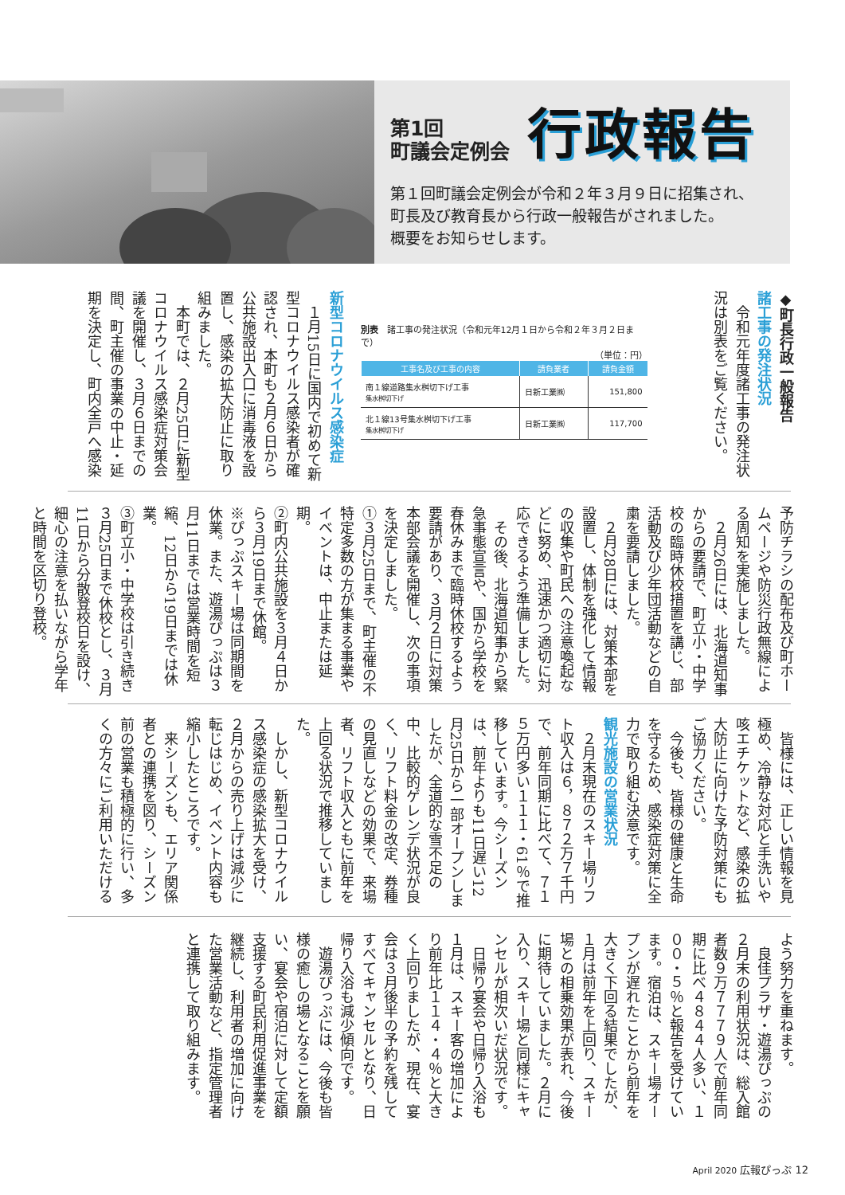第1回
町議会定例会
行政報告
第１回町議会定例会が令和２年３月９日に招集され、
町長及び教育長から行政一般報告がされました。
概要をお知らせします。
◆町長行政一般報告
諸工事の発注状況
令和元年度諸工事の発注状況は別表をご覧ください。
別表　諸工事の発注状況（令和元年12月１日から令和２年３月２日まで）
（単位：円）
| 工事名及び工事の内容 | 請負業者 | 請負金額 |
| --- | --- | --- |
| 南１線道路集水桝切下げ工事 集水桝切下げ | 日新工業㈱ | 151,800 |
| 北１線13号集水桝切下げ工事 集水桝切下げ | 日新工業㈱ | 117,700 |
新型コロナウイルス感染症
１月15日に国内で初めて新型コロナウイルス感染者が確認され、本町も２月６日から公共施設出入口に消毒液を設置し、感染の拡大防止に取り組みました。
本町では、２月25日に新型コロナウイルス感染症対策会議を開催し、３月６日までの間、町主催の事業の中止・延期を決定し、町内全戸へ感染
予防チラシの配布及び町ホームページや防災行政無線による周知を実施しました。
２月26日には、北海道知事からの要請で、町立小・中学校の臨時休校措置を講じ、部活動及び少年団活動などの自粛を要請しました。
２月28日には、対策本部を設置し、体制を強化して情報の収集や町民への注意喚起などに努め、迅速かつ適切に対応できるよう準備しました。
その後、北海道知事から緊急事態宣言や、国から学校を春休みまで臨時休校するよう要請があり、３月２日に対策本部会議を開催し、次の事項を決定しました。
①３月25日まで、町主催の不特定多数の方が集まる事業やイベントは、中止または延期。
②町内公共施設を３月４日から３月19日まで休館。
※ぴっぷスキー場は同期間を休業。また、遊湯ぴっぷは３月11日までは営業時間を短縮、12日から19日までは休業。
③町立小・中学校は引き続き３月25日まで休校とし、３月11日から分散登校日を設け、細心の注意を払いながら学年と時間を区切り登校。
皆様には、正しい情報を見極め、冷静な対応と手洗いや咳エチケットなど、感染の拡大防止に向けた予防対策にもご協力ください。
今後も、皆様の健康と生命を守るため、感染症対策に全力で取り組む決意です。
観光施設の営業状況
２月末現在のスキー場リフト収入は６，８７２万７千円で、前年同期に比べて、７１５万円多い１１１・61％で推移しています。今シーズンは、前年よりも11日遅い12月25日から一部オープンしましたが、全道的な雪不足の中、比較的ゲレンデ状況が良く、リフト料金の改定、券種の見直しなどの効果で、来場者、リフト収入ともに前年を上回る状況で推移していました。
しかし、新型コロナウイルス感染症の感染拡大を受け、２月からの売り上げは減少に転じはじめ、イベント内容も縮小したところです。
来シーズンも、エリア関係者との連携を図り、シーズン前の営業も積極的に行い、多くの方々にご利用いただける
よう努力を重ねます。
良佳プラザ・遊湯ぴっぷの２月末の利用状況は、総入館者数９万７７７９人で前年同期に比べ４８４４人多い、１００・５％と報告を受けています。宿泊は、スキー場オープンが遅れたことから前年を大きく下回る結果でしたが、１月は前年を上回り、スキー場との相乗効果が表れ、今後に期待していました。２月に入り、スキー場と同様にキャンセルが相次いだ状況です。
日帰り宴会や日帰り入浴も１月は、スキー客の増加により前年比１１４・４％と大きく上回りましたが、現在、宴会は３月後半の予約を残してすべてキャンセルとなり、日帰り入浴も減少傾向です。
遊湯ぴっぷには、今後も皆様の癒しの場となることを願い、宴会や宿泊に対して定額支援する町民利用促進事業を継続し、利用者の増加に向けた営業活動など、指定管理者と連携して取り組みます。
April 2020 広報ぴっぷ 12